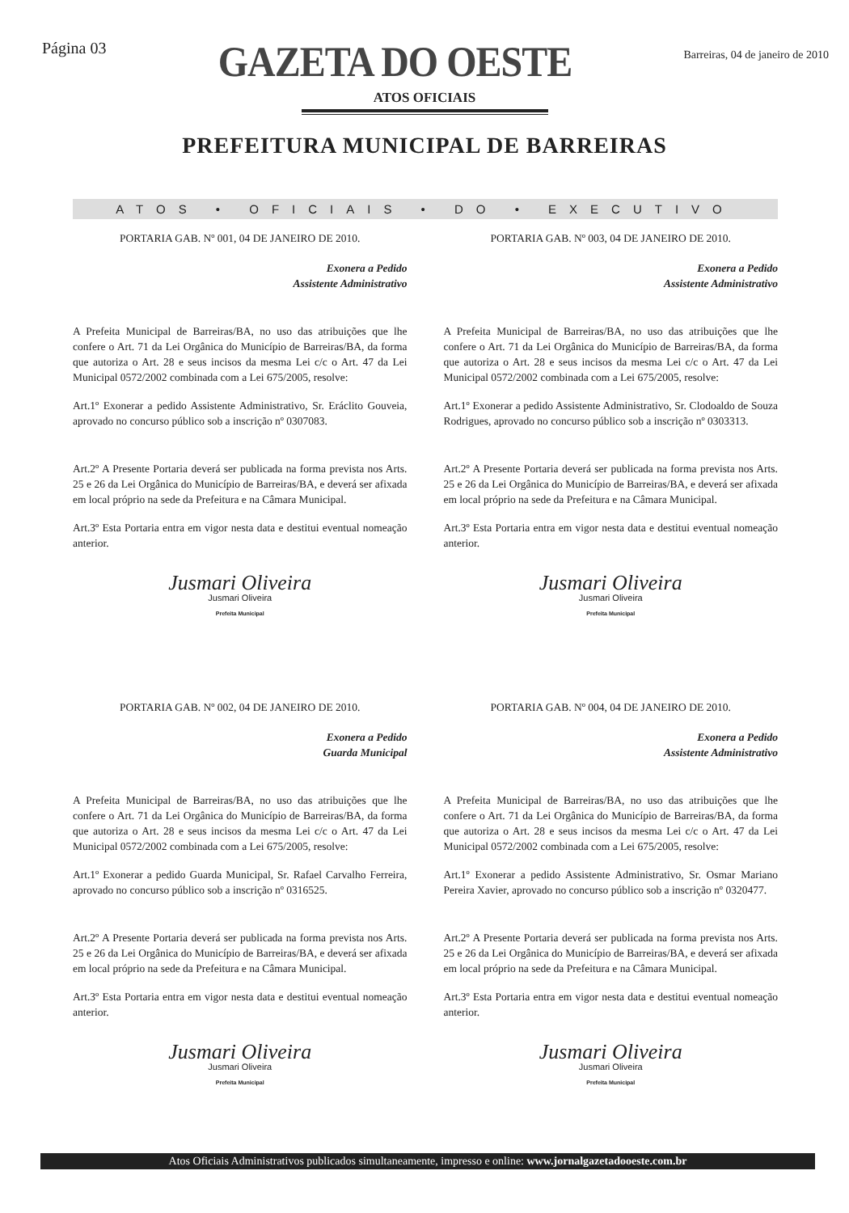Página 03
GAZETA DO OESTE
Barreiras, 04 de janeiro de 2010
ATOS OFICIAIS
PREFEITURA MUNICIPAL DE BARREIRAS
ATOS • OFICIAIS • DO • EXECUTIVO
PORTARIA GAB. Nº 001, 04 DE JANEIRO DE 2010.
Exonera a Pedido
Assistente Administrativo
A Prefeita Municipal de Barreiras/BA, no uso das atribuições que lhe confere o Art. 71 da Lei Orgânica do Município de Barreiras/BA, da forma que autoriza o Art. 28 e seus incisos da mesma Lei c/c o Art. 47 da Lei Municipal 0572/2002 combinada com a Lei 675/2005, resolve:
Art.1º Exonerar a pedido Assistente Administrativo, Sr. Eráclito Gouveia, aprovado no concurso público sob a inscrição nº 0307083.
Art.2º A Presente Portaria deverá ser publicada na forma prevista nos Arts. 25 e 26 da Lei Orgânica do Município de Barreiras/BA, e deverá ser afixada em local próprio na sede da Prefeitura e na Câmara Municipal.
Art.3º Esta Portaria entra em vigor nesta data e destitui eventual nomeação anterior.
Jusmari Oliveira
Jusmari Oliveira
Prefeita Municipal
PORTARIA GAB. Nº 003, 04 DE JANEIRO DE 2010.
Exonera a Pedido
Assistente Administrativo
A Prefeita Municipal de Barreiras/BA, no uso das atribuições que lhe confere o Art. 71 da Lei Orgânica do Município de Barreiras/BA, da forma que autoriza o Art. 28 e seus incisos da mesma Lei c/c o Art. 47 da Lei Municipal 0572/2002 combinada com a Lei 675/2005, resolve:
Art.1º Exonerar a pedido Assistente Administrativo, Sr. Clodoaldo de Souza Rodrigues, aprovado no concurso público sob a inscrição nº 0303313.
Art.2º A Presente Portaria deverá ser publicada na forma prevista nos Arts. 25 e 26 da Lei Orgânica do Município de Barreiras/BA, e deverá ser afixada em local próprio na sede da Prefeitura e na Câmara Municipal.
Art.3º Esta Portaria entra em vigor nesta data e destitui eventual nomeação anterior.
Jusmari Oliveira
Jusmari Oliveira
Prefeita Municipal
PORTARIA GAB. Nº 002, 04 DE JANEIRO DE 2010.
Exonera a Pedido
Guarda Municipal
A Prefeita Municipal de Barreiras/BA, no uso das atribuições que lhe confere o Art. 71 da Lei Orgânica do Município de Barreiras/BA, da forma que autoriza o Art. 28 e seus incisos da mesma Lei c/c o Art. 47 da Lei Municipal 0572/2002 combinada com a Lei 675/2005, resolve:
Art.1º Exonerar a pedido Guarda Municipal, Sr. Rafael Carvalho Ferreira, aprovado no concurso público sob a inscrição nº 0316525.
Art.2º A Presente Portaria deverá ser publicada na forma prevista nos Arts. 25 e 26 da Lei Orgânica do Município de Barreiras/BA, e deverá ser afixada em local próprio na sede da Prefeitura e na Câmara Municipal.
Art.3º Esta Portaria entra em vigor nesta data e destitui eventual nomeação anterior.
Jusmari Oliveira
Jusmari Oliveira
Prefeita Municipal
PORTARIA GAB. Nº 004, 04 DE JANEIRO DE 2010.
Exonera a Pedido
Assistente Administrativo
A Prefeita Municipal de Barreiras/BA, no uso das atribuições que lhe confere o Art. 71 da Lei Orgânica do Município de Barreiras/BA, da forma que autoriza o Art. 28 e seus incisos da mesma Lei c/c o Art. 47 da Lei Municipal 0572/2002 combinada com a Lei 675/2005, resolve:
Art.1º Exonerar a pedido Assistente Administrativo, Sr. Osmar Mariano Pereira Xavier, aprovado no concurso público sob a inscrição nº 0320477.
Art.2º A Presente Portaria deverá ser publicada na forma prevista nos Arts. 25 e 26 da Lei Orgânica do Município de Barreiras/BA, e deverá ser afixada em local próprio na sede da Prefeitura e na Câmara Municipal.
Art.3º Esta Portaria entra em vigor nesta data e destitui eventual nomeação anterior.
Jusmari Oliveira
Jusmari Oliveira
Prefeita Municipal
Atos Oficiais Administrativos publicados simultaneamente, impresso e online: www.jornalgazetadooeste.com.br